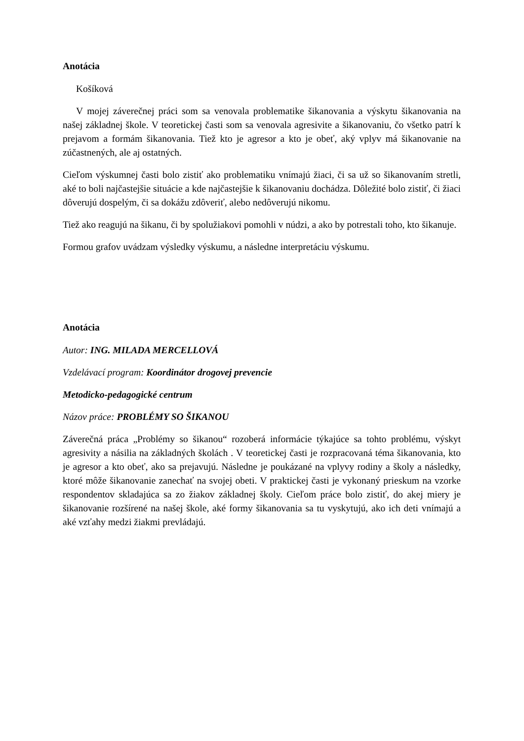Anotácia
Košíková
V mojej záverečnej práci som sa venovala problematike šikanovania a výskytu šikanovania na našej základnej škole. V teoretickej časti som sa venovala agresivite a šikanovaniu, čo všetko patrí k prejavom a formám šikanovania. Tiež kto je agresor a kto je obeť, aký vplyv má šikanovanie na zúčastnených, ale aj ostatných.
Cieľom výskumnej časti bolo zistiť ako problematiku vnímajú žiaci, či sa už so šikanovaním stretli, aké to boli najčastejšie situácie a kde najčastejšie k šikanovaniu dochádza. Dôležité bolo zistiť, či žiaci dôverujú dospelým, či sa dokážu zdôveriť, alebo nedôverujú nikomu.
Tiež ako reagujú na šikanu, či by spolužiakovi pomohli v núdzi, a ako by potrestali toho, kto šikanuje.
Formou grafov uvádzam výsledky výskumu, a následne interpretáciu výskumu.
Anotácia
Autor: ING. MILADA MERCELLOVÁ
Vzdelávací program: Koordinátor drogovej prevencie
Metodicko-pedagogické centrum
Názov práce: PROBLÉMY SO ŠIKANOU
Záverečná práca „Problémy so šikanou“ rozoberá informácie týkajúce sa tohto problému, výskyt agresivity a násilia na základných školách . V teoretickej časti je rozpracovaná téma šikanovania, kto je agresor a kto obeť, ako sa prejavujú. Následne je poukázané na vplyvy rodiny a školy a následky, ktoré môže šikanovanie zanechať na svojej obeti. V praktickej časti je vykonaný prieskum na vzorke respondentov skladajúca sa zo žiakov základnej školy. Cieľom práce bolo zistiť, do akej miery je šikanovanie rozšírené na našej škole, aké formy šikanovania sa tu vyskytujú, ako ich deti vnímajú a aké vzťahy medzi žiakmi prevládajú.